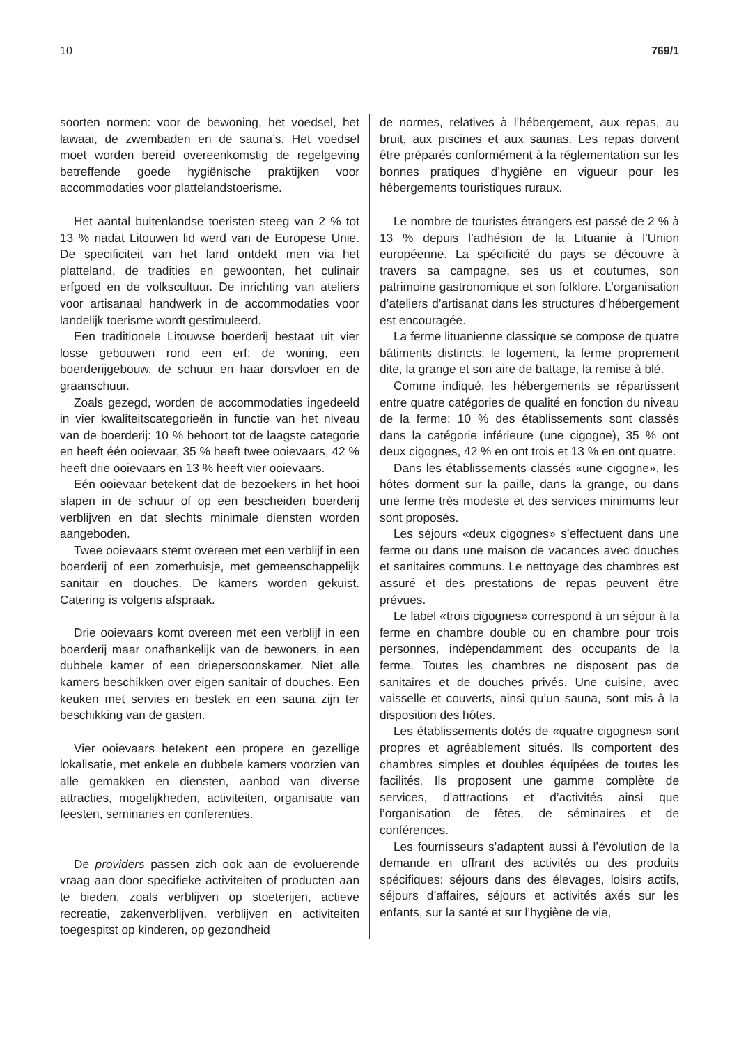10 769/1
soorten normen: voor de bewoning, het voedsel, het lawaai, de zwembaden en de sauna’s. Het voedsel moet worden bereid overeenkomstig de regelgeving betreffende goede hygiënische praktijken voor accommodaties voor plattelandstoerisme.
Het aantal buitenlandse toeristen steeg van 2 % tot 13 % nadat Litouwen lid werd van de Europese Unie. De specificiteit van het land ontdekt men via het platteland, de tradities en gewoonten, het culinair erfgoed en de volkscultuur. De inrichting van ateliers voor artisanaal handwerk in de accommodaties voor landelijk toerisme wordt gestimuleerd.
Een traditionele Litouwse boerderij bestaat uit vier losse gebouwen rond een erf: de woning, een boerderijgebouw, de schuur en haar dorsvloer en de graanschuur.
Zoals gezegd, worden de accommodaties ingedeeld in vier kwaliteitscategorieën in functie van het niveau van de boerderij: 10 % behoort tot de laagste categorie en heeft één ooievaar, 35 % heeft twee ooievaars, 42 % heeft drie ooievaars en 13 % heeft vier ooievaars.
Eén ooievaar betekent dat de bezoekers in het hooi slapen in de schuur of op een bescheiden boerderij verblijven en dat slechts minimale diensten worden aangeboden.
Twee ooievaars stemt overeen met een verblijf in een boerderij of een zomerhuisje, met gemeenschappelijk sanitair en douches. De kamers worden gekuist. Catering is volgens afspraak.
Drie ooievaars komt overeen met een verblijf in een boerderij maar onafhankelijk van de bewoners, in een dubbele kamer of een driepersoonskamer. Niet alle kamers beschikken over eigen sanitair of douches. Een keuken met servies en bestek en een sauna zijn ter beschikking van de gasten.
Vier ooievaars betekent een propere en gezellige lokalisatie, met enkele en dubbele kamers voorzien van alle gemakken en diensten, aanbod van diverse attracties, mogelijkheden, activiteiten, organisatie van feesten, seminaries en conferenties.
De providers passen zich ook aan de evoluerende vraag aan door specifieke activiteiten of producten aan te bieden, zoals verblijven op stoeterijen, actieve recreatie, zakenverblijven, verblijven en activiteiten toegespitst op kinderen, op gezondheid
de normes, relatives à l’hébergement, aux repas, au bruit, aux piscines et aux saunas. Les repas doivent être préparés conformément à la réglementation sur les bonnes pratiques d’hygiène en vigueur pour les hébergements touristiques ruraux.
Le nombre de touristes étrangers est passé de 2 % à 13 % depuis l’adhésion de la Lituanie à l’Union européenne. La spécificité du pays se découvre à travers sa campagne, ses us et coutumes, son patrimoine gastronomique et son folklore. L’organisation d’ateliers d’artisanat dans les structures d’hébergement est encouragée.
La ferme lituanienne classique se compose de quatre bâtiments distincts: le logement, la ferme proprement dite, la grange et son aire de battage, la remise à blé.
Comme indiqué, les hébergements se répartissent entre quatre catégories de qualité en fonction du niveau de la ferme: 10 % des établissements sont classés dans la catégorie inférieure (une cigogne), 35 % ont deux cigognes, 42 % en ont trois et 13 % en ont quatre.
Dans les établissements classés «une cigogne», les hôtes dorment sur la paille, dans la grange, ou dans une ferme très modeste et des services minimums leur sont proposés.
Les séjours «deux cigognes» s’effectuent dans une ferme ou dans une maison de vacances avec douches et sanitaires communs. Le nettoyage des chambres est assuré et des prestations de repas peuvent être prévues.
Le label «trois cigognes» correspond à un séjour à la ferme en chambre double ou en chambre pour trois personnes, indépendamment des occupants de la ferme. Toutes les chambres ne disposent pas de sanitaires et de douches privés. Une cuisine, avec vaisselle et couverts, ainsi qu’un sauna, sont mis à la disposition des hôtes.
Les établissements dotés de «quatre cigognes» sont propres et agréablement situés. Ils comportent des chambres simples et doubles équipées de toutes les facilités. Ils proposent une gamme complète de services, d’attractions et d’activités ainsi que l’organisation de fêtes, de séminaires et de conférences.
Les fournisseurs s’adaptent aussi à l’évolution de la demande en offrant des activités ou des produits spécifiques: séjours dans des élevages, loisirs actifs, séjours d’affaires, séjours et activités axés sur les enfants, sur la santé et sur l’hygiène de vie,